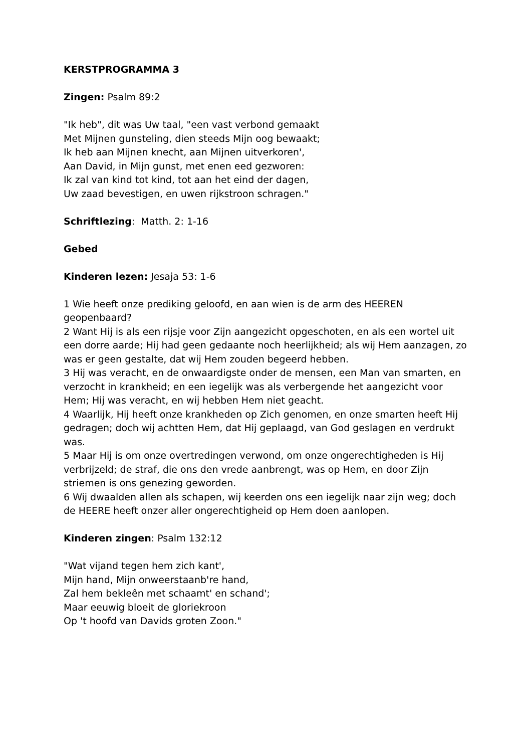KERSTPROGRAMMA 3
Zingen: Psalm 89:2
"Ik heb", dit was Uw taal, "een vast verbond gemaakt
Met Mijnen gunsteling, dien steeds Mijn oog bewaakt;
Ik heb aan Mijnen knecht, aan Mijnen uitverkoren',
Aan David, in Mijn gunst, met enen eed gezworen:
Ik zal van kind tot kind, tot aan het eind der dagen,
Uw zaad bevestigen, en uwen rijkstroon schragen."
Schriftlezing: Matth. 2: 1-16
Gebed
Kinderen lezen: Jesaja 53: 1-6
1 Wie heeft onze prediking geloofd, en aan wien is de arm des HEEREN geopenbaard?
2 Want Hij is als een rijsje voor Zijn aangezicht opgeschoten, en als een wortel uit een dorre aarde; Hij had geen gedaante noch heerlijkheid; als wij Hem aanzagen, zo was er geen gestalte, dat wij Hem zouden begeerd hebben.
3 Hij was veracht, en de onwaardigste onder de mensen, een Man van smarten, en verzocht in krankheid; en een iegelijk was als verbergende het aangezicht voor Hem; Hij was veracht, en wij hebben Hem niet geacht.
4 Waarlijk, Hij heeft onze krankheden op Zich genomen, en onze smarten heeft Hij gedragen; doch wij achtten Hem, dat Hij geplaagd, van God geslagen en verdrukt was.
5 Maar Hij is om onze overtredingen verwond, om onze ongerechtigheden is Hij verbrijzeld; de straf, die ons den vrede aanbrengt, was op Hem, en door Zijn striemen is ons genezing geworden.
6 Wij dwaalden allen als schapen, wij keerden ons een iegelijk naar zijn weg; doch de HEERE heeft onzer aller ongerechtigheid op Hem doen aanlopen.
Kinderen zingen: Psalm 132:12
"Wat vijand tegen hem zich kant',
Mijn hand, Mijn onweerstaanb're hand,
Zal hem bekleên met schaamt' en schand';
Maar eeuwig bloeit de gloriekroon
Op 't hoofd van Davids groten Zoon."